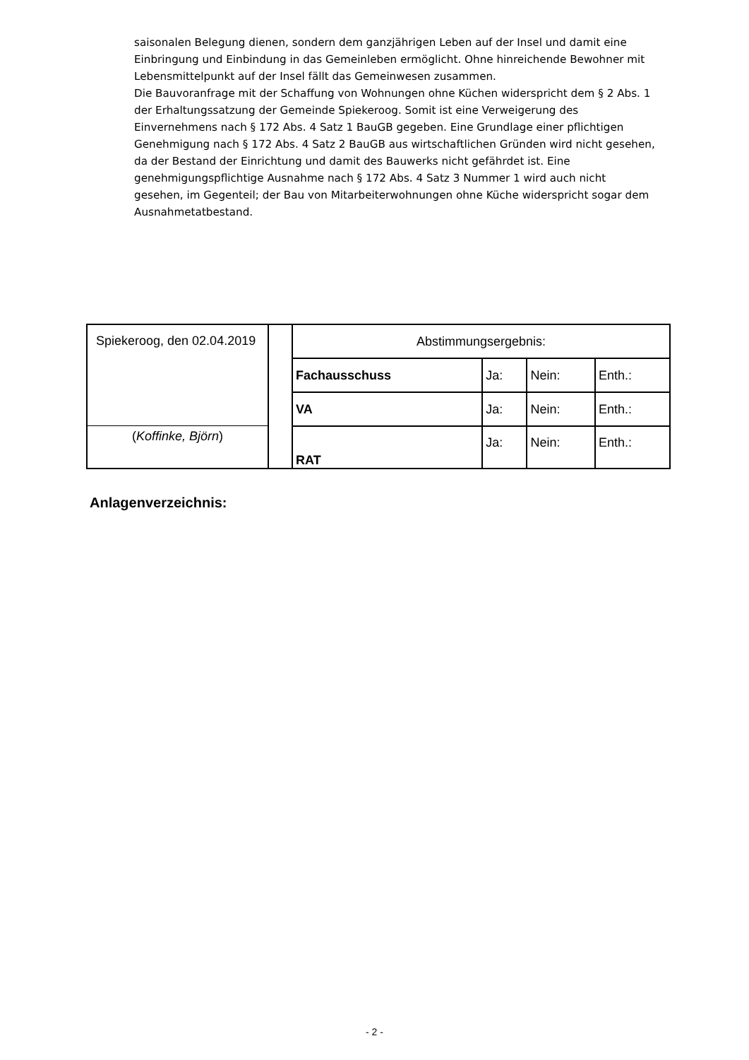saisonalen Belegung dienen, sondern dem ganzjährigen Leben auf der Insel und damit eine Einbringung und Einbindung in das Gemeinleben ermöglicht. Ohne hinreichende Bewohner mit Lebensmittelpunkt auf der Insel fällt das Gemeinwesen zusammen.
Die Bauvoranfrage mit der Schaffung von Wohnungen ohne Küchen widerspricht dem § 2 Abs. 1 der Erhaltungssatzung der Gemeinde Spiekeroog. Somit ist eine Verweigerung des Einvernehmens nach § 172 Abs. 4 Satz 1 BauGB gegeben. Eine Grundlage einer pflichtigen Genehmigung nach § 172 Abs. 4 Satz 2 BauGB aus wirtschaftlichen Gründen wird nicht gesehen, da der Bestand der Einrichtung und damit des Bauwerks nicht gefährdet ist. Eine genehmigungspflichtige Ausnahme nach § 172 Abs. 4 Satz 3 Nummer 1 wird auch nicht gesehen, im Gegenteil; der Bau von Mitarbeiterwohnungen ohne Küche widerspricht sogar dem Ausnahmetatbestand.
| Spiekeroog, den 02.04.2019 ( Koffinke, Björn ) | | Abstimmungsergebnis: | | | |
| | | Fachausschuss | Ja: | Nein: | Enth.: |
| | | VA | Ja: | Nein: | Enth.: |
| | | RAT | Ja: | Nein: | Enth.: |
Anlagenverzeichnis:
- 2 -